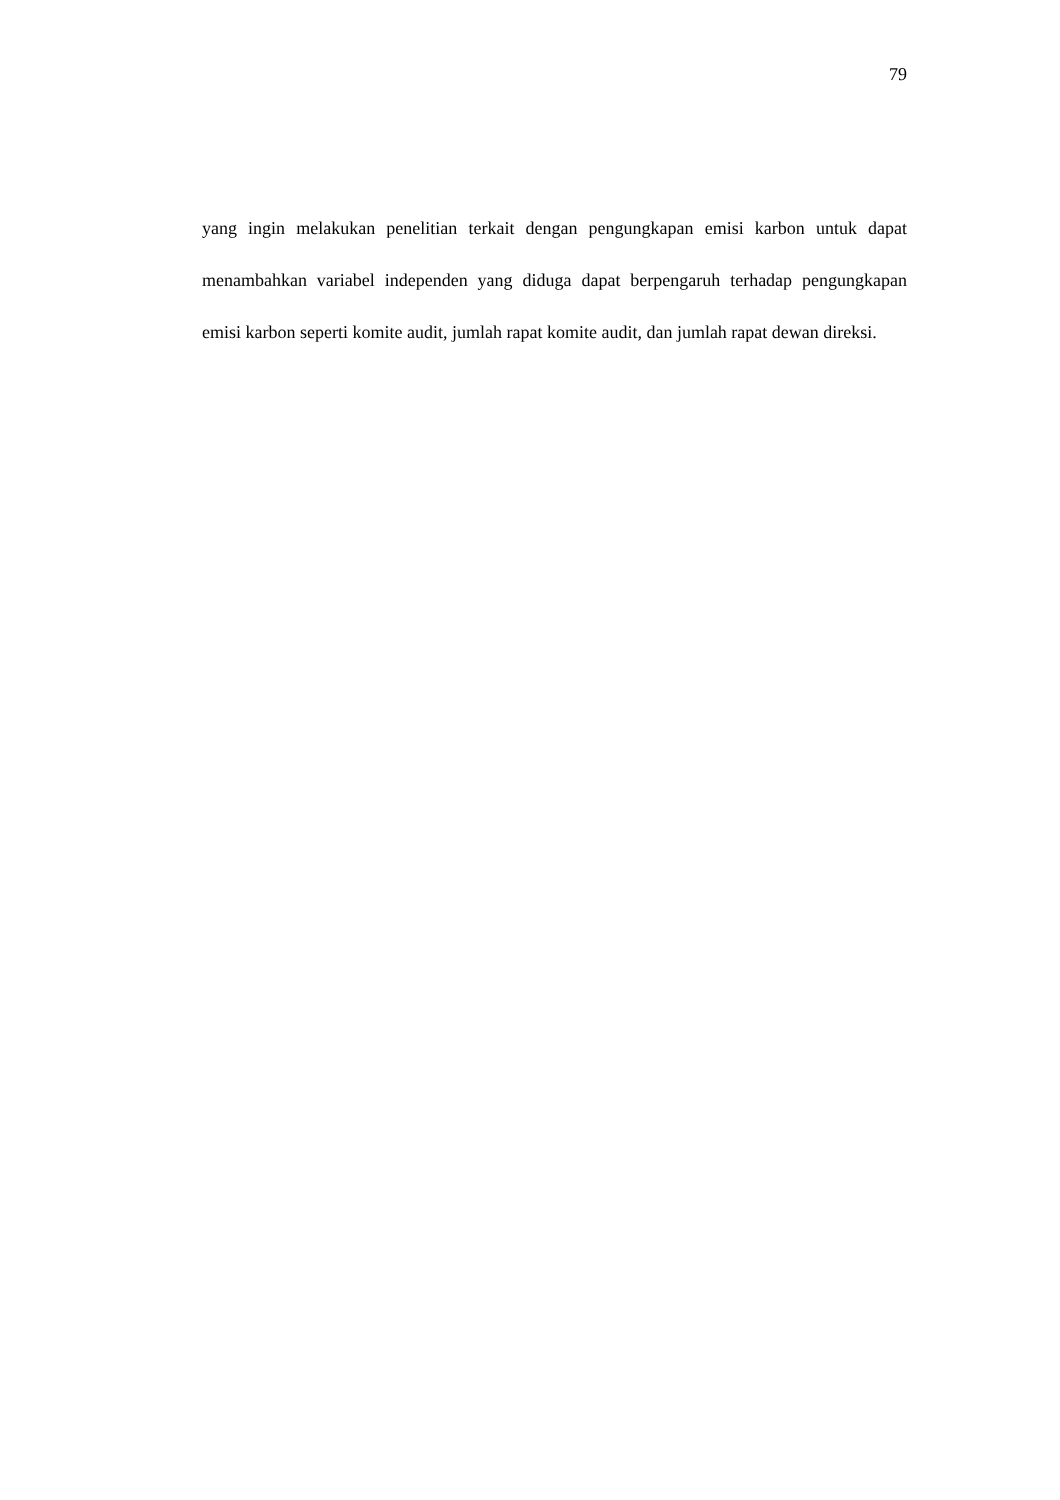79
yang ingin melakukan penelitian terkait dengan pengungkapan emisi karbon untuk dapat menambahkan variabel independen yang diduga dapat berpengaruh terhadap pengungkapan emisi karbon seperti komite audit, jumlah rapat komite audit, dan jumlah rapat dewan direksi.